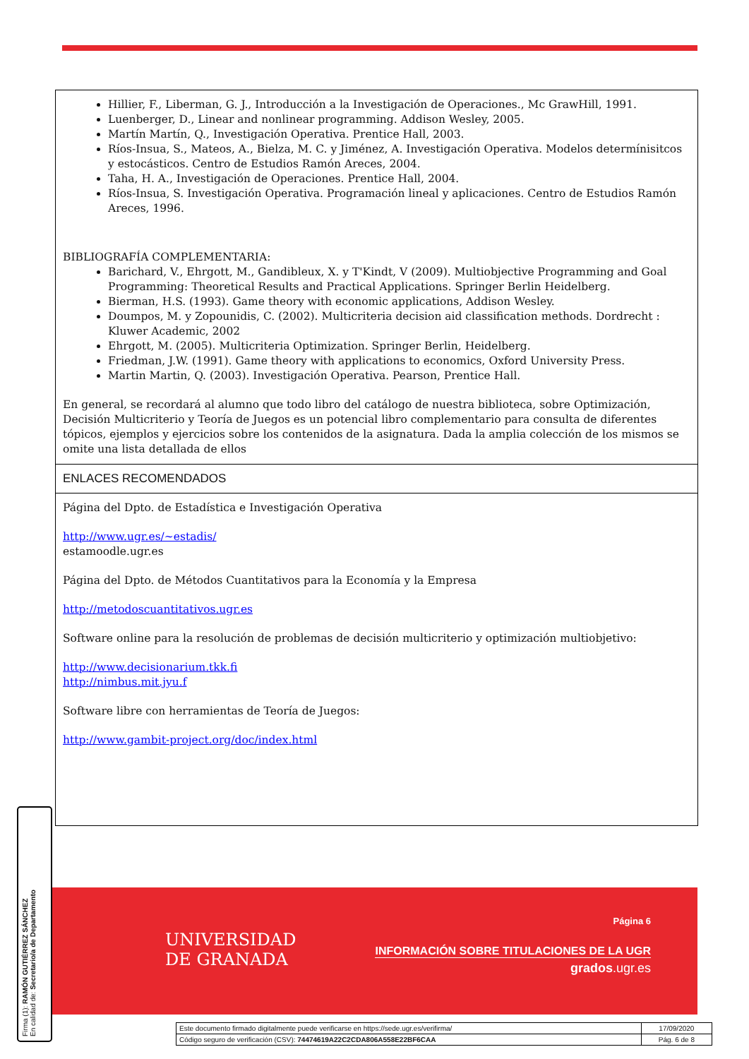Hillier, F., Liberman, G. J., Introducción a la Investigación de Operaciones., Mc GrawHill, 1991.
Luenberger, D., Linear and nonlinear programming. Addison Wesley, 2005.
Martín Martín, Q., Investigación Operativa. Prentice Hall, 2003.
Ríos-Insua, S., Mateos, A., Bielza, M. C. y Jiménez, A. Investigación Operativa. Modelos determínisitcos y estocásticos. Centro de Estudios Ramón Areces, 2004.
Taha, H. A., Investigación de Operaciones. Prentice Hall, 2004.
Ríos-Insua, S. Investigación Operativa. Programación lineal y aplicaciones. Centro de Estudios Ramón Areces, 1996.
BIBLIOGRAFÍA COMPLEMENTARIA:
Barichard, V., Ehrgott, M., Gandibleux, X. y T'Kindt, V (2009). Multiobjective Programming and Goal Programming: Theoretical Results and Practical Applications. Springer Berlin Heidelberg.
Bierman, H.S. (1993). Game theory with economic applications, Addison Wesley.
Doumpos, M. y Zopounidis, C. (2002). Multicriteria decision aid classification methods. Dordrecht : Kluwer Academic, 2002
Ehrgott, M. (2005). Multicriteria Optimization. Springer Berlin, Heidelberg.
Friedman, J.W. (1991). Game theory with applications to economics, Oxford University Press.
Martin Martin, Q. (2003). Investigación Operativa. Pearson, Prentice Hall.
En general, se recordará al alumno que todo libro del catálogo de nuestra biblioteca, sobre Optimización, Decisión Multicriterio y Teoría de Juegos es un potencial libro complementario para consulta de diferentes tópicos, ejemplos y ejercicios sobre los contenidos de la asignatura. Dada la amplia colección de los mismos se omite una lista detallada de ellos
ENLACES RECOMENDADOS
Página del Dpto. de Estadística e Investigación Operativa
http://www.ugr.es/~estadis/
estamoodle.ugr.es
Página del Dpto. de Métodos Cuantitativos para la Economía y la Empresa
http://metodoscuantitativos.ugr.es
Software online para la resolución de problemas de decisión multicriterio y optimización multiobjetivo:
http://www.decisionarium.tkk.fi
http://nimbus.mit.jyu.f
Software libre con herramientas de Teoría de Juegos:
http://www.gambit-project.org/doc/index.html
UNIVERSIDAD
DE GRANADA
Página 6
INFORMACIÓN SOBRE TITULACIONES DE LA UGR
grados.ugr.es
Firma (1): RAMÓN GUTIÉRREZ SÁNCHEZ
En calidad de: Secretario/a de Departamento
| Este documento firmado digitalmente puede verificarse en https://sede.ugr.es/verifirma/ | 17/09/2020 |
| Código seguro de verificación (CSV): 74474619A22C2CDA806A558E22BF6CAA | Pág. 6 de 8 |